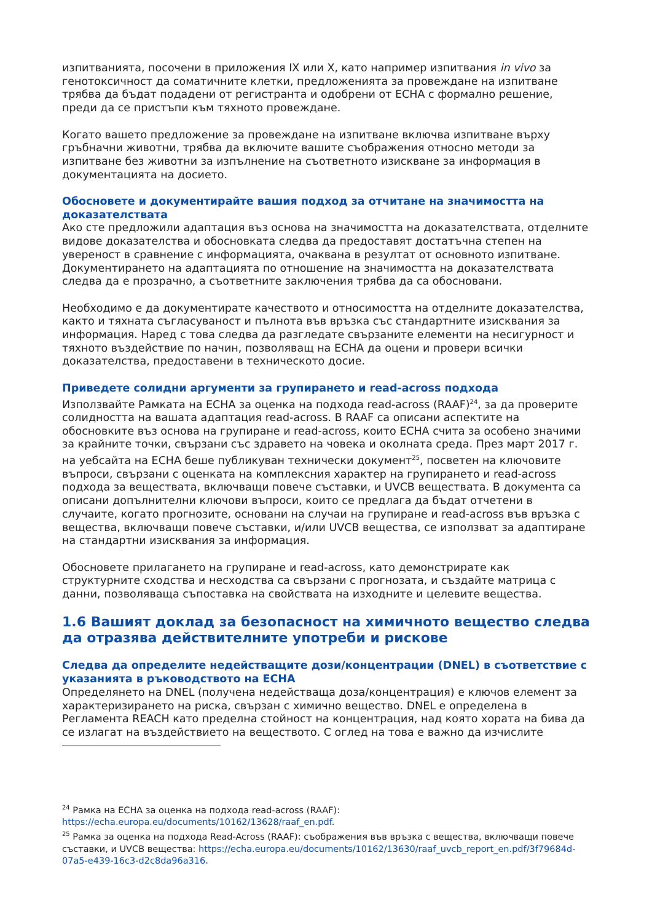изпитванията, посочени в приложения IX или X, като например изпитвания in vivo за генотоксичност да соматичните клетки, предложенията за провеждане на изпитване трябва да бъдат подадени от регистранта и одобрени от ECHA с формално решение, преди да се пристъпи към тяхното провеждане.
Когато вашето предложение за провеждане на изпитване включва изпитване върху гръбначни животни, трябва да включите вашите съображения относно методи за изпитване без животни за изпълнение на съответното изискване за информация в документацията на досието.
Обосновете и документирайте вашия подход за отчитане на значимостта на доказателствата
Ако сте предложили адаптация въз основа на значимостта на доказателствата, отделните видове доказателства и обосновката следва да предоставят достатъчна степен на увереност в сравнение с информацията, очаквана в резултат от основното изпитване. Документирането на адаптацията по отношение на значимостта на доказателствата следва да е прозрачно, а съответните заключения трябва да са обосновани.
Необходимо е да документирате качеството и относимостта на отделните доказателства, както и тяхната съгласуваност и пълнота във връзка със стандартните изисквания за информация. Наред с това следва да разгледате свързаните елементи на несигурност и тяхното въздействие по начин, позволяващ на ECHA да оцени и провери всички доказателства, предоставени в техническото досие.
Приведете солидни аргументи за групирането и read-across подхода
Използвайте Рамката на ECHA за оценка на подхода read-across (RAAF)<sup>24</sup>, за да проверите солидността на вашата адаптация read-across. В RAAF са описани аспектите на обосновките въз основа на групиране и read-across, които ECHA счита за особено значими за крайните точки, свързани със здравето на човека и околната среда. През март 2017 г. на уебсайта на ECHA беше публикуван технически документ<sup>25</sup>, посветен на ключовите въпроси, свързани с оценката на комплексния характер на групирането и read-across подхода за веществата, включващи повече съставки, и UVCB веществата. В документа са описани допълнителни ключови въпроси, които се предлага да бъдат отчетени в случаите, когато прогнозите, основани на случаи на групиране и read-across във връзка с вещества, включващи повече съставки, и/или UVCB вещества, се използват за адаптиране на стандартни изисквания за информация.
Обосновете прилагането на групиране и read-across, като демонстрирате как структурните сходства и несходства са свързани с прогнозата, и създайте матрица с данни, позволяваща съпоставка на свойствата на изходните и целевите вещества.
1.6 Вашият доклад за безопасност на химичното вещество следва да отразява действителните употреби и рискове
Следва да определите недействащите дози/концентрации (DNEL) в съответствие с указанията в ръководството на ECHA
Определянето на DNEL (получена недействаща доза/концентрация) е ключов елемент за характеризирането на риска, свързан с химично вещество. DNEL е определена в Регламента REACH като пределна стойност на концентрация, над която хората на бива да се излагат на въздействието на веществото. С оглед на това е важно да изчислите
<sup>24</sup> Рамка на ECHA за оценка на подхода read-across (RAAF): https://echa.europa.eu/documents/10162/13628/raaf_en.pdf.
<sup>25</sup> Рамка за оценка на подхода Read-Across (RAAF): съображения във връзка с вещества, включващи повече съставки, и UVCB вещества: https://echa.europa.eu/documents/10162/13630/raaf_uvcb_report_en.pdf/3f79684d-07a5-e439-16c3-d2c8da96a316.